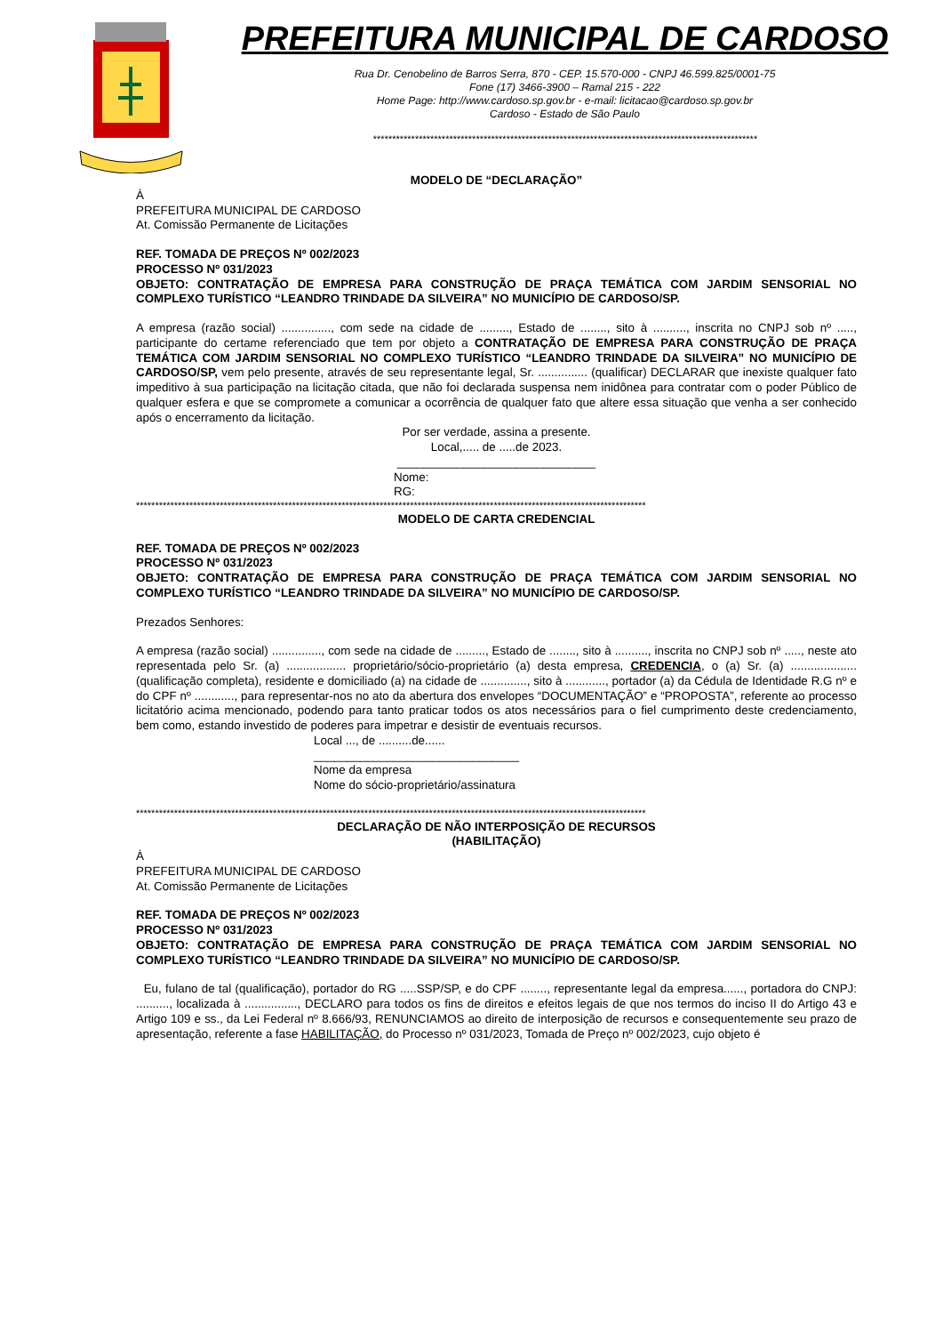PREFEITURA MUNICIPAL DE CARDOSO
Rua Dr. Cenobelino de Barros Serra, 870 - CEP. 15.570-000 - CNPJ 46.599.825/0001-75
Fone (17) 3466-3900 – Ramal 215 - 222
Home Page: http://www.cardoso.sp.gov.br - e-mail: licitacao@cardoso.sp.gov.br
Cardoso - Estado de São Paulo
*****************************************************************************************************
MODELO DE “DECLARAÇÃO”
À
PREFEITURA MUNICIPAL DE CARDOSO
At. Comissão Permanente de Licitações
REF. TOMADA DE PREÇOS Nº 002/2023
PROCESSO Nº 031/2023
OBJETO: CONTRATAÇÃO DE EMPRESA PARA CONSTRUÇÃO DE PRAÇA TEMÁTICA COM JARDIM SENSORIAL NO COMPLEXO TURÍSTICO “LEANDRO TRINDADE DA SILVEIRA” NO MUNICÍPIO DE CARDOSO/SP.
A empresa (razão social) ..............., com sede na cidade de ........., Estado de ........, sito à .........., inscrita no CNPJ sob nº ....., participante do certame referenciado que tem por objeto a CONTRATAÇÃO DE EMPRESA PARA CONSTRUÇÃO DE PRAÇA TEMÁTICA COM JARDIM SENSORIAL NO COMPLEXO TURÍSTICO “LEANDRO TRINDADE DA SILVEIRA” NO MUNICÍPIO DE CARDOSO/SP, vem pelo presente, através de seu representante legal, Sr. ............... (qualificar) DECLARAR que inexiste qualquer fato impeditivo à sua participação na licitação citada, que não foi declarada suspensa nem inidônea para contratar com o poder Público de qualquer esfera e que se compromete a comunicar a ocorrência de qualquer fato que altere essa situação que venha a ser conhecido após o encerramento da licitação.
Por ser verdade, assina a presente.
Local,..... de .....de 2023.
______________________________
Nome:
RG:
**************************************************************************************************************************************
MODELO DE CARTA CREDENCIAL
REF. TOMADA DE PREÇOS Nº 002/2023
PROCESSO Nº 031/2023
OBJETO: CONTRATAÇÃO DE EMPRESA PARA CONSTRUÇÃO DE PRAÇA TEMÁTICA COM JARDIM SENSORIAL NO COMPLEXO TURÍSTICO “LEANDRO TRINDADE DA SILVEIRA” NO MUNICÍPIO DE CARDOSO/SP.
Prezados Senhores:
A empresa (razão social) ..............., com sede na cidade de ........., Estado de ........, sito à .........., inscrita no CNPJ sob nº ....., neste ato representada pelo Sr. (a) .................. proprietário/sócio-proprietário (a) desta empresa, CREDENCIA, o (a) Sr. (a) .................... (qualificação completa), residente e domiciliado (a) na cidade de .............., sito à ............, portador (a) da Cédula de Identidade R.G nº e do CPF nº ............, para representar-nos no ato da abertura dos envelopes “DOCUMENTAÇÃO” e “PROPOSTA”, referente ao processo licitatório acima mencionado, podendo para tanto praticar todos os atos necessários para o fiel cumprimento deste credenciamento, bem como, estando investido de poderes para impetrar e desistir de eventuais recursos.
Local ..., de ..........de......
_______________________________
Nome da empresa
Nome do sócio-proprietário/assinatura
**************************************************************************************************************************************
DECLARAÇÃO DE NÃO INTERPOSIÇÃO DE RECURSOS
(HABILITAÇÃO)
À
PREFEITURA MUNICIPAL DE CARDOSO
At. Comissão Permanente de Licitações
REF. TOMADA DE PREÇOS Nº 002/2023
PROCESSO Nº 031/2023
OBJETO: CONTRATAÇÃO DE EMPRESA PARA CONSTRUÇÃO DE PRAÇA TEMÁTICA COM JARDIM SENSORIAL NO COMPLEXO TURÍSTICO “LEANDRO TRINDADE DA SILVEIRA” NO MUNICÍPIO DE CARDOSO/SP.
Eu, fulano de tal (qualificação), portador do RG .....SSP/SP, e do CPF ........, representante legal da empresa......, portadora do CNPJ: .........., localizada à ................, DECLARO para todos os fins de direitos e efeitos legais de que nos termos do inciso II do Artigo 43 e Artigo 109 e ss., da Lei Federal nº 8.666/93, RENUNCIAMOS ao direito de interposição de recursos e consequentemente seu prazo de apresentação, referente a fase HABILITAÇÃO, do Processo nº 031/2023, Tomada de Preço nº 002/2023, cujo objeto é